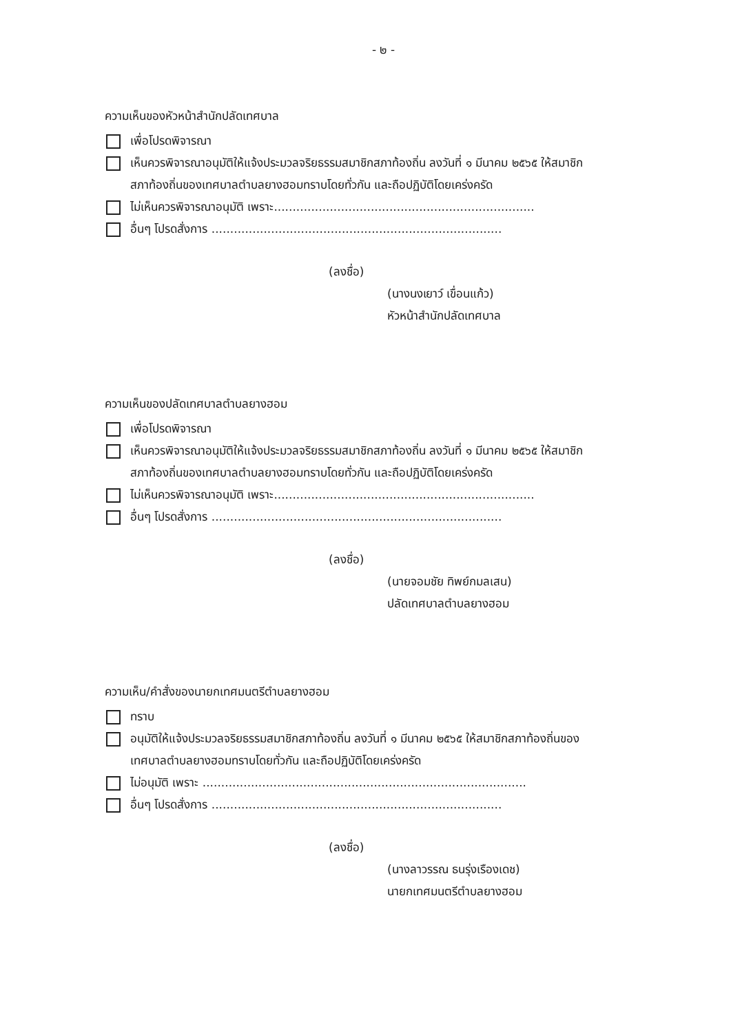- ๒ -
ความเห็นของหัวหน้าสำนักปลัดเทศบาล
เพื่อโปรดพิจารณา
เห็นควรพิจารณาอนุมัติให้แจ้งประมวลจริยธรรมสมาชิกสภาท้องถิ่น ลงวันที่ ๑ มีนาคม ๒๕๖๕ ให้สมาชิก
สภาท้องถิ่นของเทศบาลตำบลยางฮอมทราบโดยทั่วกัน และถือปฏิบัติโดยเคร่งครัด
ไม่เห็นควรพิจารณาอนุมัติ เพราะ......................................................................
อื่นๆ โปรดสั่งการ ..............................................................................
(ลงชื่อ)
(นางนงเยาว์ เขื่อนแก้ว)
หัวหน้าสำนักปลัดเทศบาล
ความเห็นของปลัดเทศบาลตำบลยางฮอม
เพื่อโปรดพิจารณา
เห็นควรพิจารณาอนุมัติให้แจ้งประมวลจริยธรรมสมาชิกสภาท้องถิ่น ลงวันที่ ๑ มีนาคม ๒๕๖๕ ให้สมาชิก
สภาท้องถิ่นของเทศบาลตำบลยางฮอมทราบโดยทั่วกัน และถือปฏิบัติโดยเคร่งครัด
ไม่เห็นควรพิจารณาอนุมัติ เพราะ......................................................................
อื่นๆ โปรดสั่งการ ..............................................................................
(ลงชื่อ)
(นายจอมชัย ทิพย์กมลเสน)
ปลัดเทศบาลตำบลยางฮอม
ความเห็น/คำสั่งของนายกเทศมนตรีตำบลยางฮอม
ทราบ
อนุมัติให้แจ้งประมวลจริยธรรมสมาชิกสภาท้องถิ่น ลงวันที่ ๑ มีนาคม ๒๕๖๕ ให้สมาชิกสภาท้องถิ่นของ
เทศบาลตำบลยางฮอมทราบโดยทั่วกัน และถือปฏิบัติโดยเคร่งครัด
ไม่อนุมัติ เพราะ .......................................................................................
อื่นๆ โปรดสั่งการ ..............................................................................
(ลงชื่อ)
(นางลาวรรณ ธนรุ่งเรืองเดช)
นายกเทศมนตรีตำบลยางฮอม